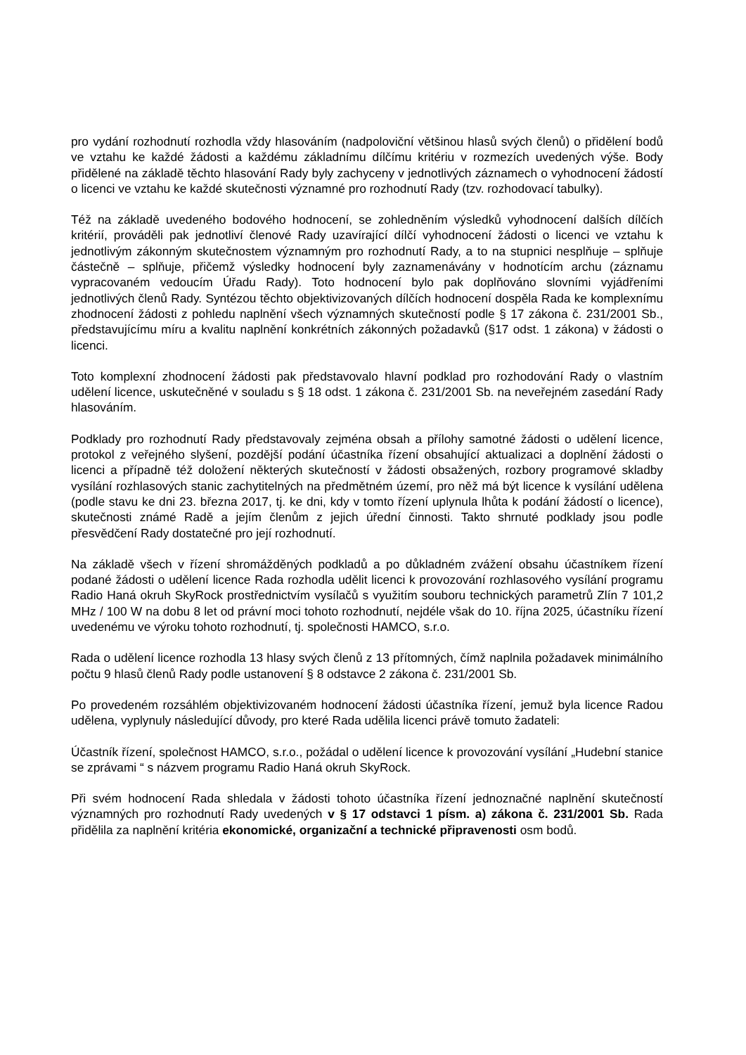pro vydání rozhodnutí rozhodla vždy hlasováním (nadpoloviční většinou hlasů svých členů) o přidělení bodů ve vztahu ke každé žádosti a každému základnímu dílčímu kritériu v rozmezích uvedených výše. Body přidělené na základě těchto hlasování Rady byly zachyceny v jednotlivých záznamech o vyhodnocení žádostí o licenci ve vztahu ke každé skutečnosti významné pro rozhodnutí Rady (tzv. rozhodovací tabulky).
Též na základě uvedeného bodového hodnocení, se zohledněním výsledků vyhodnocení dalších dílčích kritérií, prováděli pak jednotliví členové Rady uzavírající dílčí vyhodnocení žádosti o licenci ve vztahu k jednotlivým zákonným skutečnostem významným pro rozhodnutí Rady, a to na stupnici nesplňuje – splňuje částečně – splňuje, přičemž výsledky hodnocení byly zaznamenávány v hodnotícím archu (záznamu vypracovaném vedoucím Úřadu Rady). Toto hodnocení bylo pak doplňováno slovními vyjádřeními jednotlivých členů Rady. Syntézou těchto objektivizovaných dílčích hodnocení dospěla Rada ke komplexnímu zhodnocení žádosti z pohledu naplnění všech významných skutečností podle § 17 zákona č. 231/2001 Sb., představujícímu míru a kvalitu naplnění konkrétních zákonných požadavků (§17 odst. 1 zákona) v žádosti o licenci.
Toto komplexní zhodnocení žádosti pak představovalo hlavní podklad pro rozhodování Rady o vlastním udělení licence, uskutečněné v souladu s § 18 odst. 1 zákona č. 231/2001 Sb. na neveřejném zasedání Rady hlasováním.
Podklady pro rozhodnutí Rady představovaly zejména obsah a přílohy samotné žádosti o udělení licence, protokol z veřejného slyšení, pozdější podání účastníka řízení obsahující aktualizaci a doplnění žádosti o licenci a případně též doložení některých skutečností v žádosti obsažených, rozbory programové skladby vysílání rozhlasových stanic zachytitelných na předmětném území, pro něž má být licence k vysílání udělena (podle stavu ke dni 23. března 2017, tj. ke dni, kdy v tomto řízení uplynula lhůta k podání žádostí o licence), skutečnosti známé Radě a jejím členům z jejich úřední činnosti. Takto shrnuté podklady jsou podle přesvědčení Rady dostatečné pro její rozhodnutí.
Na základě všech v řízení shromážděných podkladů a po důkladném zvážení obsahu účastníkem řízení podané žádosti o udělení licence Rada rozhodla udělit licenci k provozování rozhlasového vysílání programu Radio Haná okruh SkyRock prostřednictvím vysílačů s využitím souboru technických parametrů Zlín 7 101,2 MHz / 100 W na dobu 8 let od právní moci tohoto rozhodnutí, nejdéle však do 10. října 2025, účastníku řízení uvedenému ve výroku tohoto rozhodnutí, tj. společnosti HAMCO, s.r.o.
Rada o udělení licence rozhodla 13 hlasy svých členů z 13 přítomných, čímž naplnila požadavek minimálního počtu 9 hlasů členů Rady podle ustanovení § 8 odstavce 2 zákona č. 231/2001 Sb.
Po provedeném rozsáhlém objektivizovaném hodnocení žádosti účastníka řízení, jemuž byla licence Radou udělena, vyplynuly následující důvody, pro které Rada udělila licenci právě tomuto žadateli:
Účastník řízení, společnost HAMCO, s.r.o., požádal o udělení licence k provozování vysílání „Hudební stanice se zprávami “ s názvem programu Radio Haná okruh SkyRock.
Při svém hodnocení Rada shledala v žádosti tohoto účastníka řízení jednoznačné naplnění skutečností významných pro rozhodnutí Rady uvedených v § 17 odstavci 1 písm. a) zákona č. 231/2001 Sb. Rada přidělila za naplnění kritéria ekonomické, organizační a technické připravenosti osm bodů.